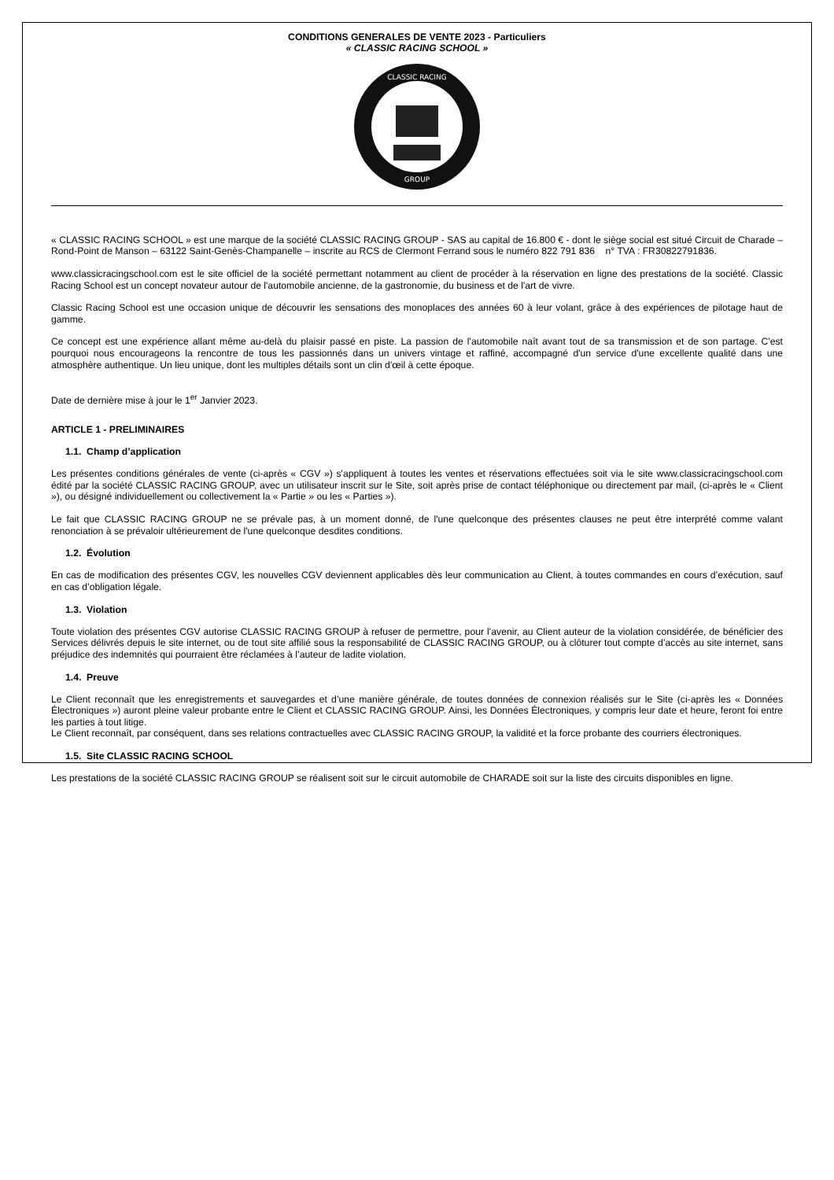CONDITIONS GENERALES DE VENTE 2023 - Particuliers
« CLASSIC RACING SCHOOL »
CLASSIC RACING
GROUP
« CLASSIC RACING SCHOOL » est une marque de la société CLASSIC RACING GROUP - SAS au capital de 16.800 € - dont le siège social est situé Circuit de Charade – Rond-Point de Manson – 63122 Saint-Genès-Champanelle – inscrite au RCS de Clermont Ferrand sous le numéro 822 791 836 n° TVA : FR30822791836.
www.classicracingschool.com est le site officiel de la société permettant notamment au client de procéder à la réservation en ligne des prestations de la société. Classic Racing School est un concept novateur autour de l'automobile ancienne, de la gastronomie, du business et de l'art de vivre.
Classic Racing School est une occasion unique de découvrir les sensations des monoplaces des années 60 à leur volant, grâce à des expériences de pilotage haut de gamme.
Ce concept est une expérience allant même au-delà du plaisir passé en piste. La passion de l'automobile naît avant tout de sa transmission et de son partage. C'est pourquoi nous encourageons la rencontre de tous les passionnés dans un univers vintage et raffiné, accompagné d'un service d'une excellente qualité dans une atmosphère authentique. Un lieu unique, dont les multiples détails sont un clin d'œil à cette époque.
Date de dernière mise à jour le 1<sup>er</sup> Janvier 2023.
ARTICLE 1 - PRELIMINAIRES
1.1. Champ d’application
Les présentes conditions générales de vente (ci-après « CGV ») s'appliquent à toutes les ventes et réservations effectuées soit via le site www.classicracingschool.com édité par la société CLASSIC RACING GROUP, avec un utilisateur inscrit sur le Site, soit après prise de contact téléphonique ou directement par mail, (ci-après le « Client »), ou désigné individuellement ou collectivement la « Partie » ou les « Parties »).
Le fait que CLASSIC RACING GROUP ne se prévale pas, à un moment donné, de l'une quelconque des présentes clauses ne peut être interprété comme valant renonciation à se prévaloir ultérieurement de l'une quelconque desdites conditions.
1.2. Évolution
En cas de modification des présentes CGV, les nouvelles CGV deviennent applicables dès leur communication au Client, à toutes commandes en cours d’exécution, sauf en cas d’obligation légale.
1.3. Violation
Toute violation des présentes CGV autorise CLASSIC RACING GROUP à refuser de permettre, pour l’avenir, au Client auteur de la violation considérée, de bénéficier des Services délivrés depuis le site internet, ou de tout site affilié sous la responsabilité de CLASSIC RACING GROUP, ou à clôturer tout compte d’accès au site internet, sans préjudice des indemnités qui pourraient être réclamées à l’auteur de ladite violation.
1.4. Preuve
Le Client reconnaît que les enregistrements et sauvegardes et d’une manière générale, de toutes données de connexion réalisés sur le Site (ci-après les « Données Électroniques ») auront pleine valeur probante entre le Client et CLASSIC RACING GROUP. Ainsi, les Données Électroniques, y compris leur date et heure, feront foi entre les parties à tout litige.
Le Client reconnaît, par conséquent, dans ses relations contractuelles avec CLASSIC RACING GROUP, la validité et la force probante des courriers électroniques.
1.5. Site CLASSIC RACING SCHOOL
Les prestations de la société CLASSIC RACING GROUP se réalisent soit sur le circuit automobile de CHARADE soit sur la liste des circuits disponibles en ligne.